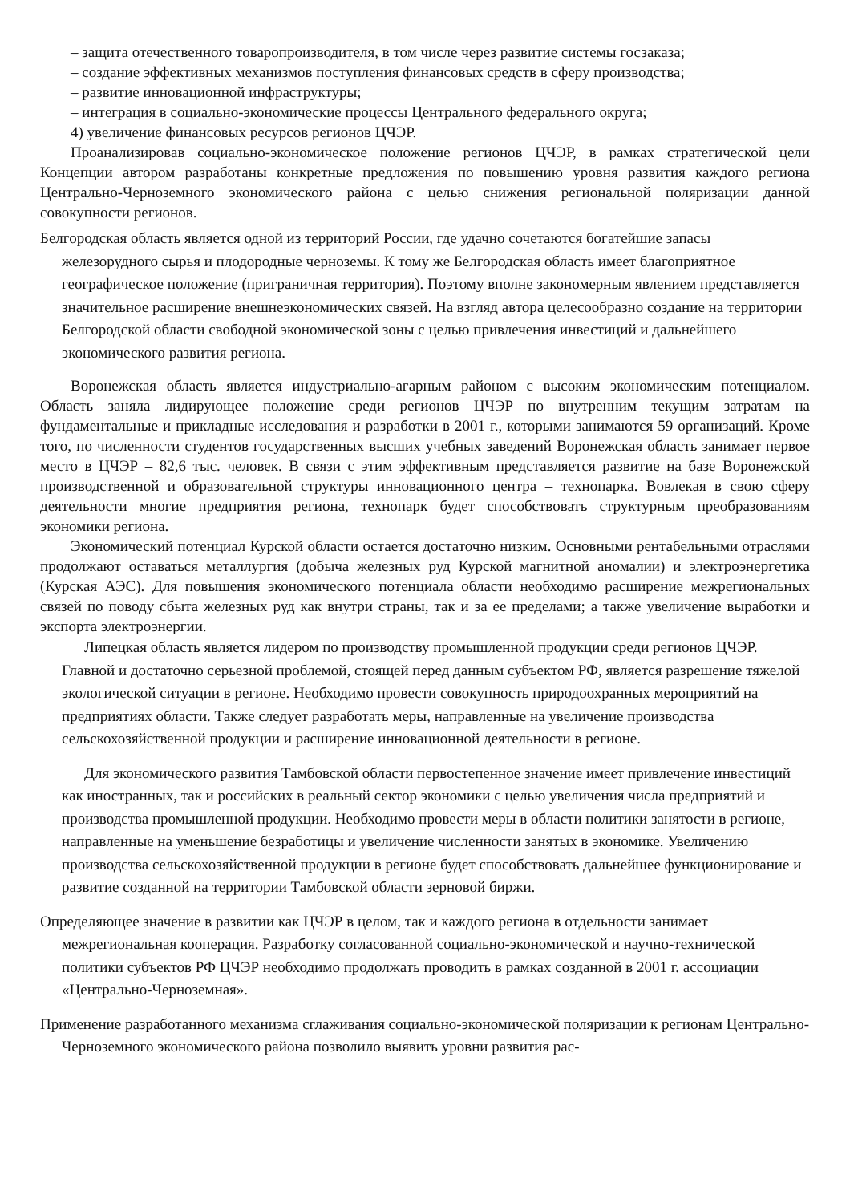– защита отечественного товаропроизводителя, в том числе через развитие системы госзаказа;
– создание эффективных механизмов поступления финансовых средств в сферу производства;
– развитие инновационной инфраструктуры;
– интеграция в социально-экономические процессы Центрального федерального округа;
4) увеличение финансовых ресурсов регионов ЦЧЭР.
Проанализировав социально-экономическое положение регионов ЦЧЭР, в рамках стратегической цели Концепции автором разработаны конкретные предложения по повышению уровня развития каждого региона Центрально-Черноземного экономического района с целью снижения региональной поляризации данной совокупности регионов.
Белгородская область является одной из территорий России, где удачно сочетаются богатейшие запасы железорудного сырья и плодородные черноземы. К тому же Белгородская область имеет благоприятное географическое положение (приграничная территория). Поэтому вполне закономерным явлением представляется значительное расширение внешнеэкономических связей. На взгляд автора целесообразно создание на территории Белгородской области свободной экономической зоны с целью привлечения инвестиций и дальнейшего экономического развития региона.
Воронежская область является индустриально-агарным районом с высоким экономическим потенциалом. Область заняла лидирующее положение среди регионов ЦЧЭР по внутренним текущим затратам на фундаментальные и прикладные исследования и разработки в 2001 г., которыми занимаются 59 организаций. Кроме того, по численности студентов государственных высших учебных заведений Воронежская область занимает первое место в ЦЧЭР – 82,6 тыс. человек. В связи с этим эффективным представляется развитие на базе Воронежской производственной и образовательной структуры инновационного центра – технопарка. Вовлекая в свою сферу деятельности многие предприятия региона, технопарк будет способствовать структурным преобразованиям экономики региона.
Экономический потенциал Курской области остается достаточно низким. Основными рентабельными отраслями продолжают оставаться металлургия (добыча железных руд Курской магнитной аномалии) и электроэнергетика (Курская АЭС). Для повышения экономического потенциала области необходимо расширение межрегиональных связей по поводу сбыта железных руд как внутри страны, так и за ее пределами; а также увеличение выработки и экспорта электроэнергии.
Липецкая область является лидером по производству промышленной продукции среди регионов ЦЧЭР. Главной и достаточно серьезной проблемой, стоящей перед данным субъектом РФ, является разрешение тяжелой экологической ситуации в регионе. Необходимо провести совокупность природоохранных мероприятий на предприятиях области. Также следует разработать меры, направленные на увеличение производства сельскохозяйственной продукции и расширение инновационной деятельности в регионе.
Для экономического развития Тамбовской области первостепенное значение имеет привлечение инвестиций как иностранных, так и российских в реальный сектор экономики с целью увеличения числа предприятий и производства промышленной продукции. Необходимо провести меры в области политики занятости в регионе, направленные на уменьшение безработицы и увеличение численности занятых в экономике. Увеличению производства сельскохозяйственной продукции в регионе будет способствовать дальнейшее функционирование и развитие созданной на территории Тамбовской области зерновой биржи.
Определяющее значение в развитии как ЦЧЭР в целом, так и каждого региона в отдельности занимает межрегиональная кооперация. Разработку согласованной социально-экономической и научно-технической политики субъектов РФ ЦЧЭР необходимо продолжать проводить в рамках созданной в 2001 г. ассоциации «Центрально-Черноземная».
Применение разработанного механизма сглаживания социально-экономической поляризации к регионам Центрально-Черноземного экономического района позволило выявить уровни развития рас-